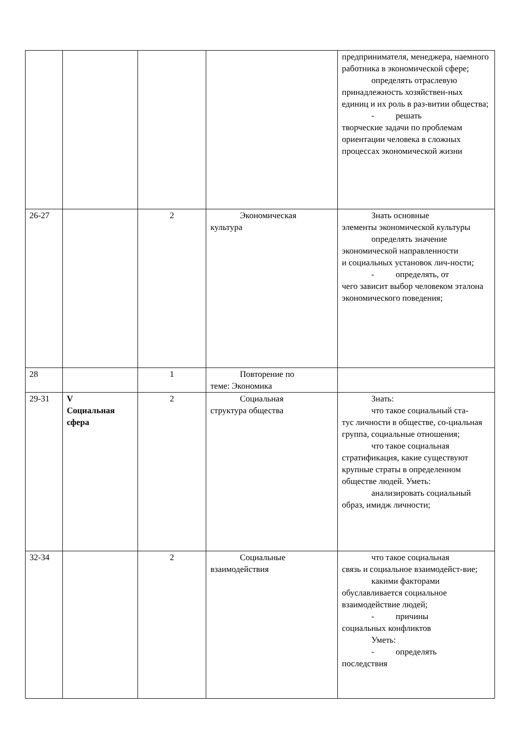| | | | | предпринимателя, менеджера, наемного работника в экономической сфере; определять отраслевую принадлежность хозяйствен-ных единиц и их роль в раз-витии общества; - решать творческие задачи по проблемам ориентации человека в сложных процессах экономической жизни |
| 26-27 | | 2 | Экономическая культура | Знать основные элементы экономической культуры определять значение экономической направленности и социальных установок лич-ности; - определять, от чего зависит выбор человеком эталона экономического поведения; |
| 28 | | 1 | Повторение по теме: Экономика | |
| 29-31 | V Социальная сфера | 2 | Социальная структура общества | Знать: что такое социальный ста- тус личности в обществе, со-циальная группа, социальные отношения; что такое социальная стратификация, какие существуют крупные страты в определенном обществе людей. Уметь: анализировать социальный образ, имидж личности; |
| 32-34 | | 2 | Социальные взаимодействия | что такое социальная связь и социальное взаимодейст-вие; какими факторами обуславливается социальное взаимодействие людей; - причины социальных конфликтов Уметь: - определять последствия |